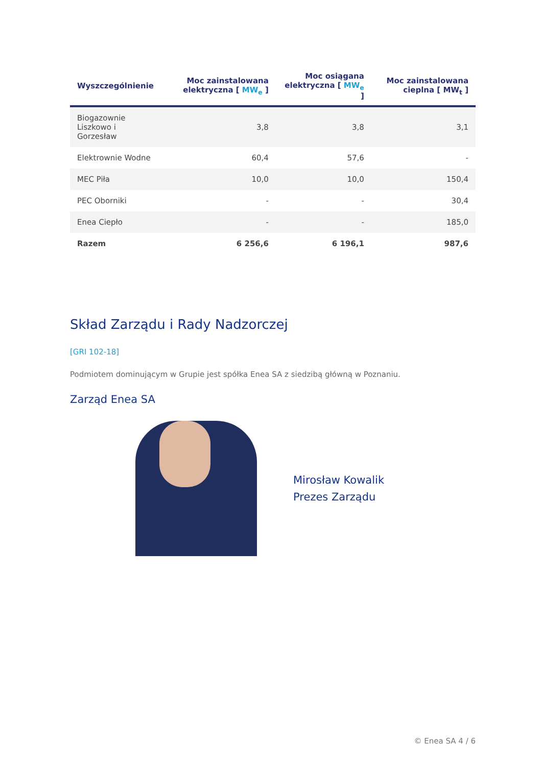| Wyszczególnienie | Moc zainstalowana elektryczna [ MW<sub>e</sub> ] | Moc osiągana elektryczna [ MW<sub>e</sub> ] | Moc zainstalowana cieplna [ MW<sub>t</sub> ] |
| --- | --- | --- | --- |
| Biogazownie Liszkowo i Gorzesław | 3,8 | 3,8 | 3,1 |
| Elektrownie Wodne | 60,4 | 57,6 | - |
| MEC Piła | 10,0 | 10,0 | 150,4 |
| PEC Oborniki | - | - | 30,4 |
| Enea Ciepło | - | - | 185,0 |
| Razem | 6 256,6 | 6 196,1 | 987,6 |
Skład Zarządu i Rady Nadzorczej
[GRI 102-18]
Podmiotem dominującym w Grupie jest spółka Enea SA z siedzibą główną w Poznaniu.
Zarząd Enea SA
Mirosław Kowalik
Prezes Zarządu
© Enea SA 4 / 6